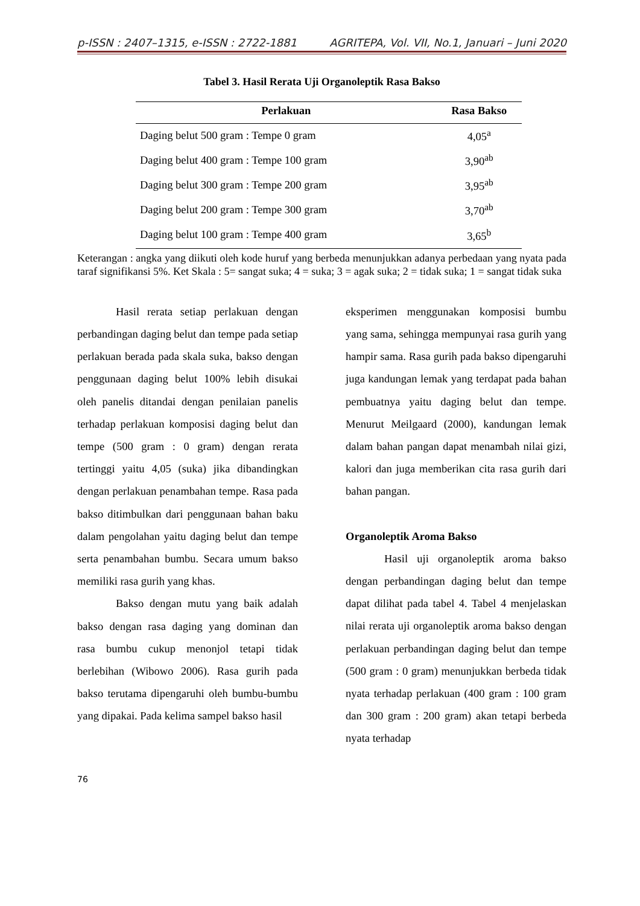p-ISSN : 2407–1315, e-ISSN : 2722-1881 AGRITEPA, Vol. VII, No.1, Januari – Juni 2020
Tabel 3. Hasil Rerata Uji Organoleptik Rasa Bakso
| Perlakuan | Rasa Bakso |
| --- | --- |
| Daging belut 500 gram : Tempe 0 gram | 4,05<sup>a</sup> |
| Daging belut 400 gram : Tempe 100 gram | 3,90<sup>ab</sup> |
| Daging belut 300 gram : Tempe 200 gram | 3,95<sup>ab</sup> |
| Daging belut 200 gram : Tempe 300 gram | 3,70<sup>ab</sup> |
| Daging belut 100 gram : Tempe 400 gram | 3,65<sup>b</sup> |
Keterangan : angka yang diikuti oleh kode huruf yang berbeda menunjukkan adanya perbedaan yang nyata pada taraf signifikansi 5%. Ket Skala : 5= sangat suka; 4 = suka; 3 = agak suka; 2 = tidak suka; 1 = sangat tidak suka
Hasil rerata setiap perlakuan dengan perbandingan daging belut dan tempe pada setiap perlakuan berada pada skala suka, bakso dengan penggunaan daging belut 100% lebih disukai oleh panelis ditandai dengan penilaian panelis terhadap perlakuan komposisi daging belut dan tempe (500 gram : 0 gram) dengan rerata tertinggi yaitu 4,05 (suka) jika dibandingkan dengan perlakuan penambahan tempe. Rasa pada bakso ditimbulkan dari penggunaan bahan baku dalam pengolahan yaitu daging belut dan tempe serta penambahan bumbu. Secara umum bakso memiliki rasa gurih yang khas.
Bakso dengan mutu yang baik adalah bakso dengan rasa daging yang dominan dan rasa bumbu cukup menonjol tetapi tidak berlebihan (Wibowo 2006). Rasa gurih pada bakso terutama dipengaruhi oleh bumbu-bumbu yang dipakai. Pada kelima sampel bakso hasil
eksperimen menggunakan komposisi bumbu yang sama, sehingga mempunyai rasa gurih yang hampir sama. Rasa gurih pada bakso dipengaruhi juga kandungan lemak yang terdapat pada bahan pembuatnya yaitu daging belut dan tempe. Menurut Meilgaard (2000), kandungan lemak dalam bahan pangan dapat menambah nilai gizi, kalori dan juga memberikan cita rasa gurih dari bahan pangan.
Organoleptik Aroma Bakso
Hasil uji organoleptik aroma bakso dengan perbandingan daging belut dan tempe dapat dilihat pada tabel 4. Tabel 4 menjelaskan nilai rerata uji organoleptik aroma bakso dengan perlakuan perbandingan daging belut dan tempe (500 gram : 0 gram) menunjukkan berbeda tidak nyata terhadap perlakuan (400 gram : 100 gram dan 300 gram : 200 gram) akan tetapi berbeda nyata terhadap
76